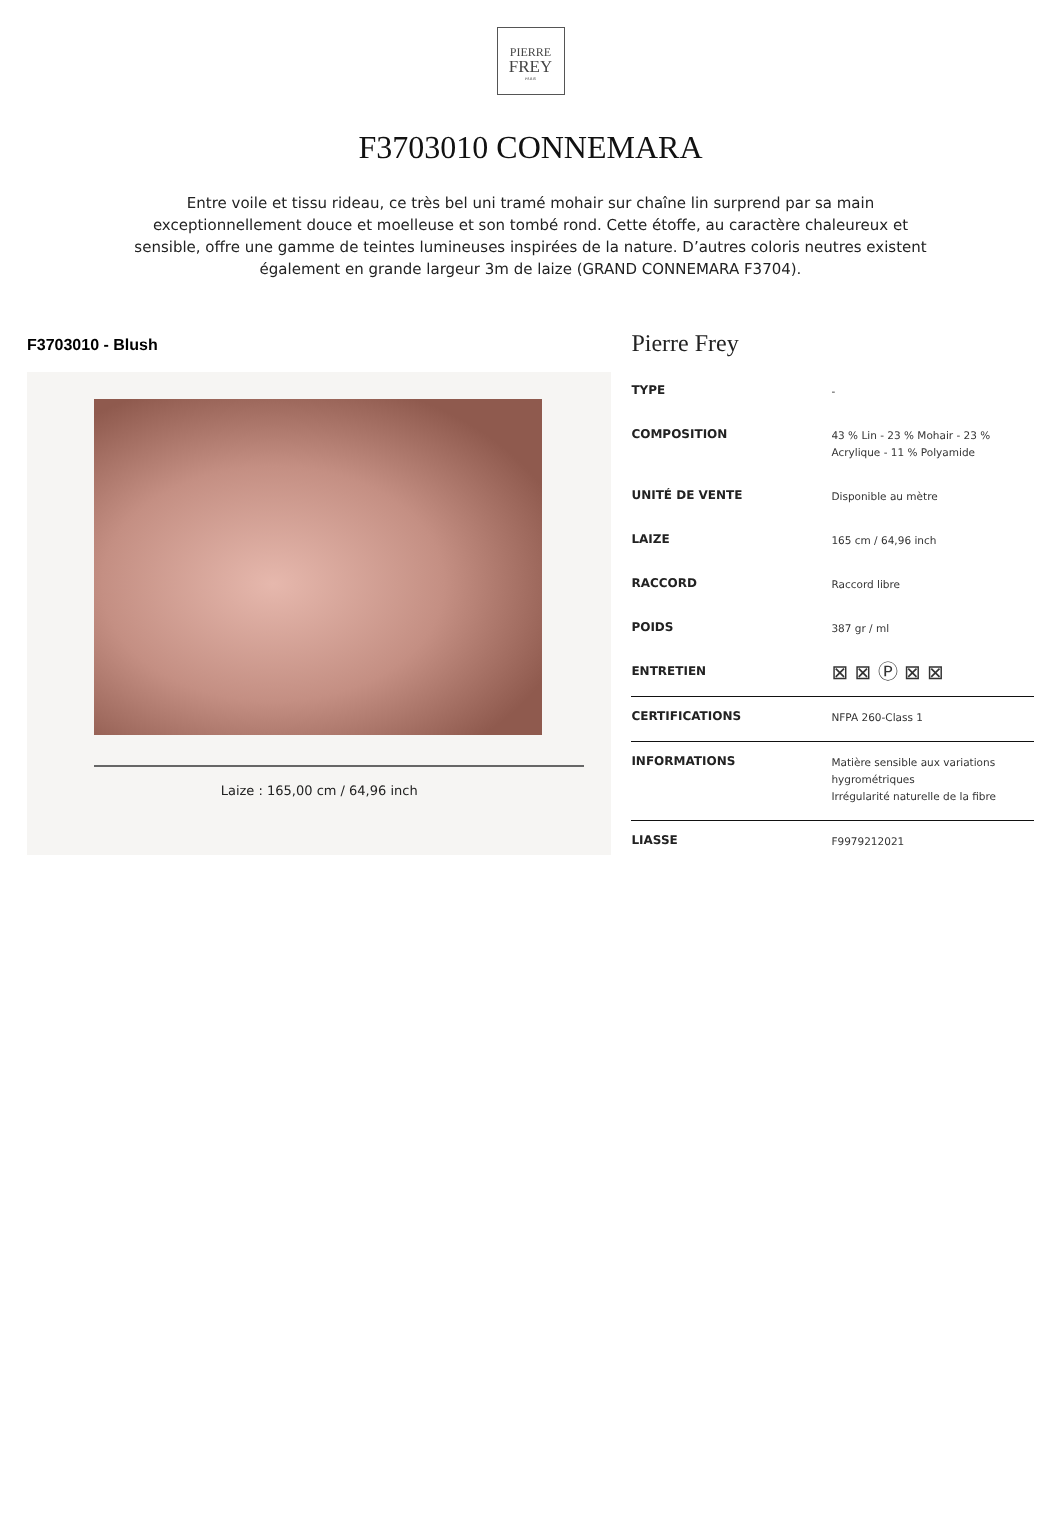PIERRE
FREY
PARIS
F3703010 CONNEMARA
Entre voile et tissu rideau, ce très bel uni tramé mohair sur chaîne lin surprend par sa main exceptionnellement douce et moelleuse et son tombé rond. Cette étoffe, au caractère chaleureux et sensible, offre une gamme de teintes lumineuses inspirées de la nature. D’autres coloris neutres existent également en grande largeur 3m de laize (GRAND CONNEMARA F3704).
F3703010 - Blush
Laize : 165,00 cm / 64,96 inch
Pierre Frey
| TYPE | - |
| COMPOSITION | 43 % Lin - 23 % Mohair - 23 % Acrylique - 11 % Polyamide |
| UNITÉ DE VENTE | Disponible au mètre |
| LAIZE | 165 cm / 64,96 inch |
| RACCORD | Raccord libre |
| POIDS | 387 gr / ml |
| ENTRETIEN | ⊠ ⊠ Ⓟ ⊠ ⊠ |
| CERTIFICATIONS | NFPA 260-Class 1 |
| INFORMATIONS | Matière sensible aux variations hygrométriques Irrégularité naturelle de la fibre |
| LIASSE | F9979212021 |